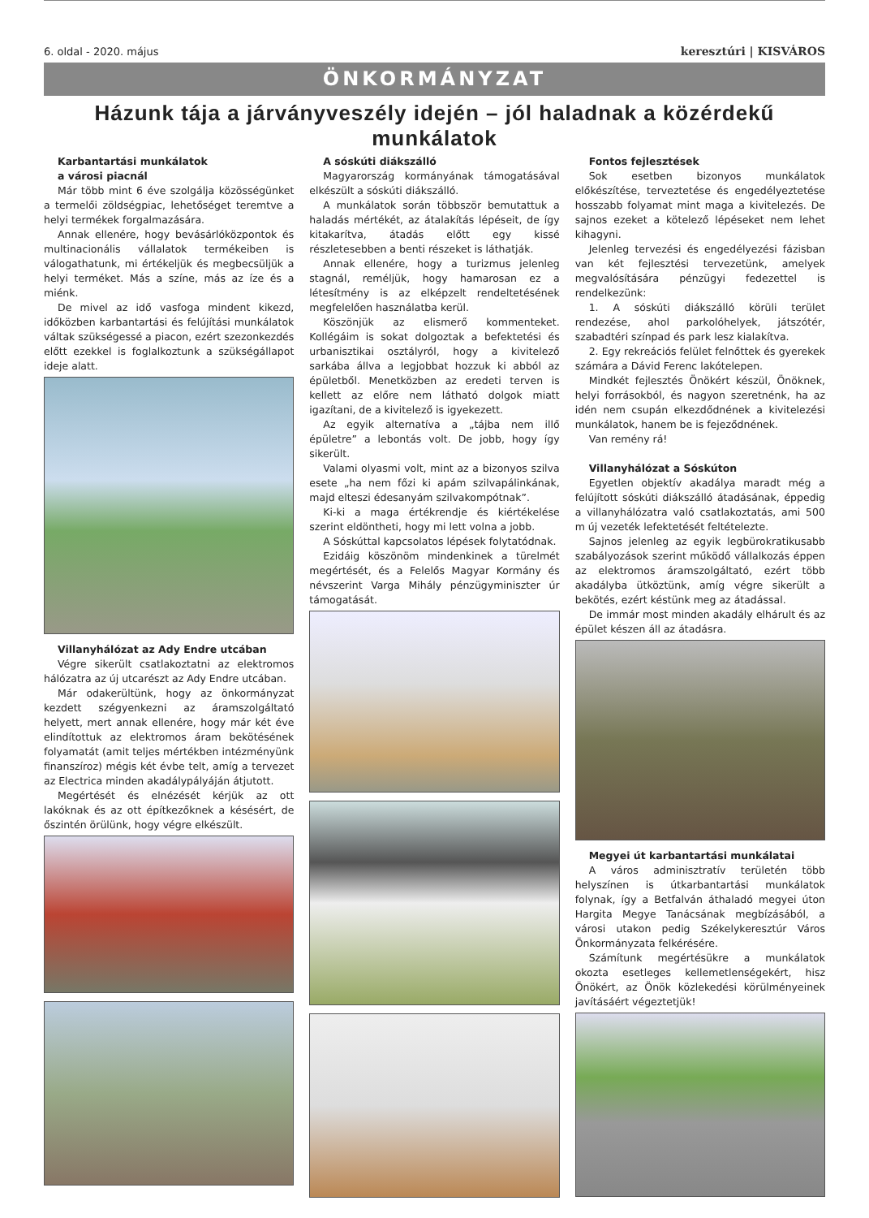6. oldal - 2020. május keresztúri | KISVÁROS
ÖNKORMÁNYZAT
Házunk tája a járványveszély idején – jól haladnak a közérdekű munkálatok
Karbantartási munkálatok
a városi piacnál
Már több mint 6 éve szolgálja közösségünket a termelői zöldségpiac, lehetőséget teremtve a helyi termékek forgalmazására.
Annak ellenére, hogy bevásárlóközpontok és multinacionális vállalatok termékeiben is válogathatunk, mi értékeljük és megbecsüljük a helyi terméket. Más a színe, más az íze és a miénk.
De mivel az idő vasfoga mindent kikezd, időközben karbantartási és felújítási munkálatok váltak szükségessé a piacon, ezért szezonkezdés előtt ezekkel is foglalkoztunk a szükségállapot ideje alatt.
Villanyhálózat az Ady Endre utcában
Végre sikerült csatlakoztatni az elektromos hálózatra az új utcarészt az Ady Endre utcában.
Már odakerültünk, hogy az önkormányzat kezdett szégyenkezni az áramszolgáltató helyett, mert annak ellenére, hogy már két éve elindítottuk az elektromos áram bekötésének folyamatát (amit teljes mértékben intézményünk finanszíroz) mégis két évbe telt, amíg a tervezet az Electrica minden akadálypályáján átjutott.
Megértését és elnézését kérjük az ott lakóknak és az ott építkezőknek a késésért, de őszintén örülünk, hogy végre elkészült.
A sóskúti diákszálló
Magyarország kormányának támogatásával elkészült a sóskúti diákszálló.
A munkálatok során többször bemutattuk a haladás mértékét, az átalakítás lépéseit, de így kitakarítva, átadás előtt egy kissé részletesebben a benti részeket is láthatják.
Annak ellenére, hogy a turizmus jelenleg stagnál, reméljük, hogy hamarosan ez a létesítmény is az elképzelt rendeltetésének megfelelően használatba kerül.
Köszönjük az elismerő kommenteket. Kollégáim is sokat dolgoztak a befektetési és urbanisztikai osztályról, hogy a kivitelező sarkába állva a legjobbat hozzuk ki abból az épületből. Menetközben az eredeti terven is kellett az előre nem látható dolgok miatt igazítani, de a kivitelező is igyekezett.
Az egyik alternatíva a „tájba nem illő épületre” a lebontás volt. De jobb, hogy így sikerült.
Valami olyasmi volt, mint az a bizonyos szilva esete „ha nem főzi ki apám szilvapálinkának, majd elteszi édesanyám szilvakompótnak”.
Ki-ki a maga értékrendje és kiértékelése szerint eldöntheti, hogy mi lett volna a jobb.
A Sóskúttal kapcsolatos lépések folytatódnak.
Ezidáig köszönöm mindenkinek a türelmét megértését, és a Felelős Magyar Kormány és névszerint Varga Mihály pénzügyminiszter úr támogatását.
Fontos fejlesztések
Sok esetben bizonyos munkálatok előkészítése, terveztetése és engedélyeztetése hosszabb folyamat mint maga a kivitelezés. De sajnos ezeket a kötelező lépéseket nem lehet kihagyni.
Jelenleg tervezési és engedélyezési fázisban van két fejlesztési tervezetünk, amelyek megvalósítására pénzügyi fedezettel is rendelkezünk:
1. A sóskúti diákszálló körüli terület rendezése, ahol parkolóhelyek, játszótér, szabadtéri színpad és park lesz kialakítva.
2. Egy rekreációs felület felnőttek és gyerekek számára a Dávid Ferenc lakótelepen.
Mindkét fejlesztés Önökért készül, Önöknek, helyi forrásokból, és nagyon szeretnénk, ha az idén nem csupán elkezdődnének a kivitelezési munkálatok, hanem be is fejeződnének.
Van remény rá!
Villanyhálózat a Sóskúton
Egyetlen objektív akadálya maradt még a felújított sóskúti diákszálló átadásának, éppedig a villanyhálózatra való csatlakoztatás, ami 500 m új vezeték lefektetését feltételezte.
Sajnos jelenleg az egyik legbürokratikusabb szabályozások szerint működő vállalkozás éppen az elektromos áramszolgáltató, ezért több akadályba ütköztünk, amíg végre sikerült a bekötés, ezért késtünk meg az átadással.
De immár most minden akadály elhárult és az épület készen áll az átadásra.
Megyei út karbantartási munkálatai
A város adminisztratív területén több helyszínen is útkarbantartási munkálatok folynak, így a Betfalván áthaladó megyei úton Hargita Megye Tanácsának megbízásából, a városi utakon pedig Székelykeresztúr Város Önkormányzata felkérésére.
Számítunk megértésükre a munkálatok okozta esetleges kellemetlenségekért, hisz Önökért, az Önök közlekedési körülményeinek javításáért végeztetjük!